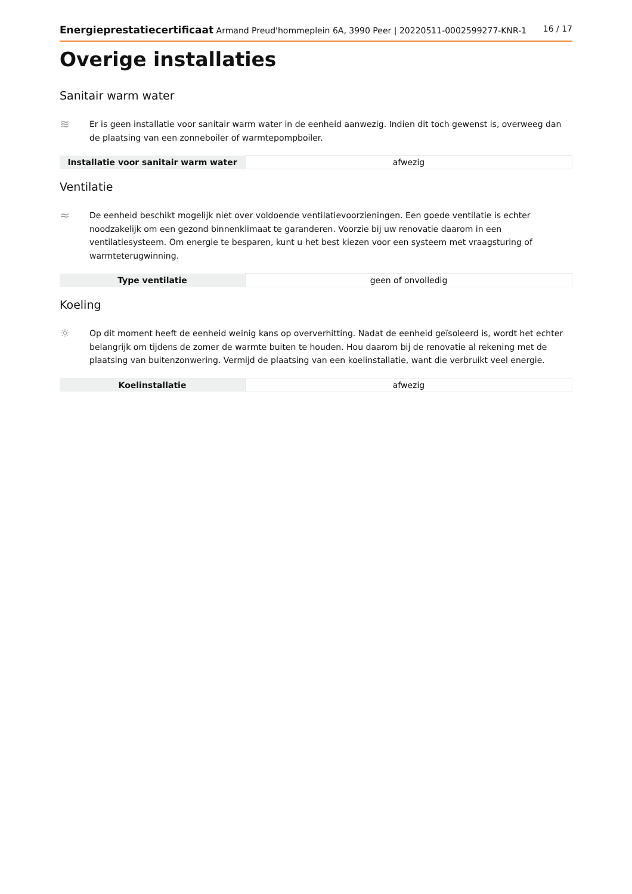Energieprestatiecertificaat Armand Preud'hommeplein 6A, 3990 Peer | 20220511-0002599277-KNR-1 16 / 17
Overige installaties
Sanitair warm water
≋
Er is geen installatie voor sanitair warm water in de eenheid aanwezig. Indien dit toch gewenst is, overweeg dan de plaatsing van een zonneboiler of warmtepompboiler.
| Installatie voor sanitair warm water | afwezig |
Ventilatie
≈
De eenheid beschikt mogelijk niet over voldoende ventilatievoorzieningen. Een goede ventilatie is echter noodzakelijk om een gezond binnenklimaat te garanderen. Voorzie bij uw renovatie daarom in een ventilatiesysteem. Om energie te besparen, kunt u het best kiezen voor een systeem met vraagsturing of warmteterugwinning.
| Type ventilatie | geen of onvolledig |
Koeling
☼
Op dit moment heeft de eenheid weinig kans op oververhitting. Nadat de eenheid geïsoleerd is, wordt het echter belangrijk om tijdens de zomer de warmte buiten te houden. Hou daarom bij de renovatie al rekening met de plaatsing van buitenzonwering. Vermijd de plaatsing van een koelinstallatie, want die verbruikt veel energie.
| Koelinstallatie | afwezig |